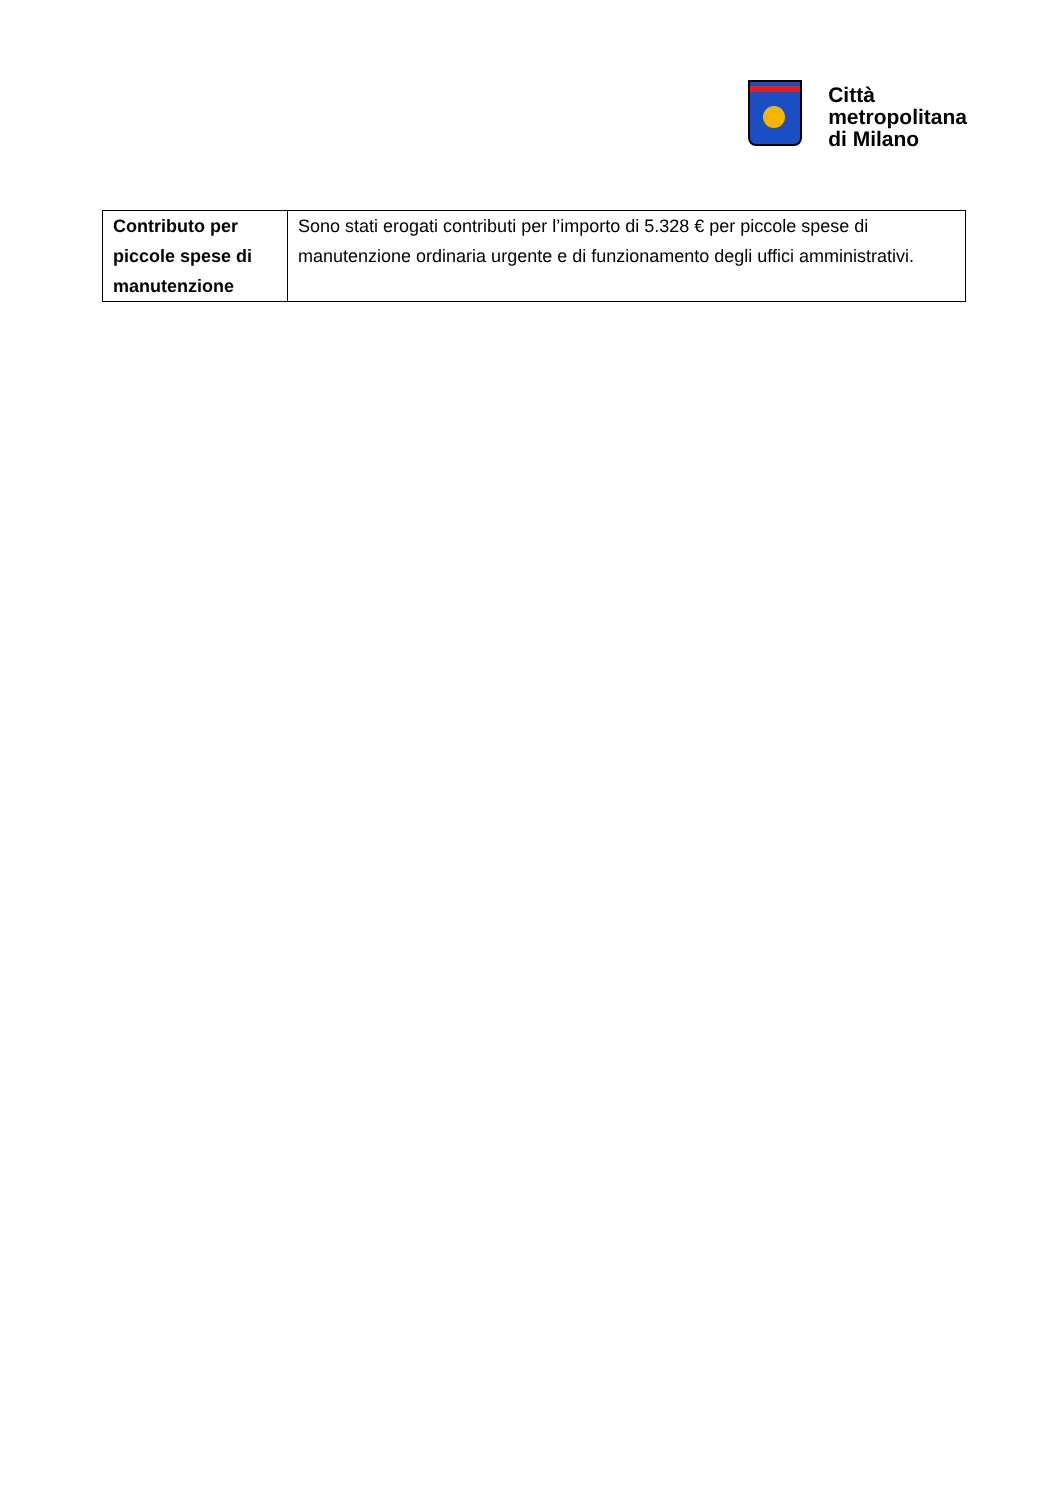Città
metropolitana
di Milano
| Contributo per piccole spese di manutenzione | Sono stati erogati contributi per l’importo di 5.328 € per piccole spese di manutenzione ordinaria urgente e di funzionamento degli uffici amministrativi. |